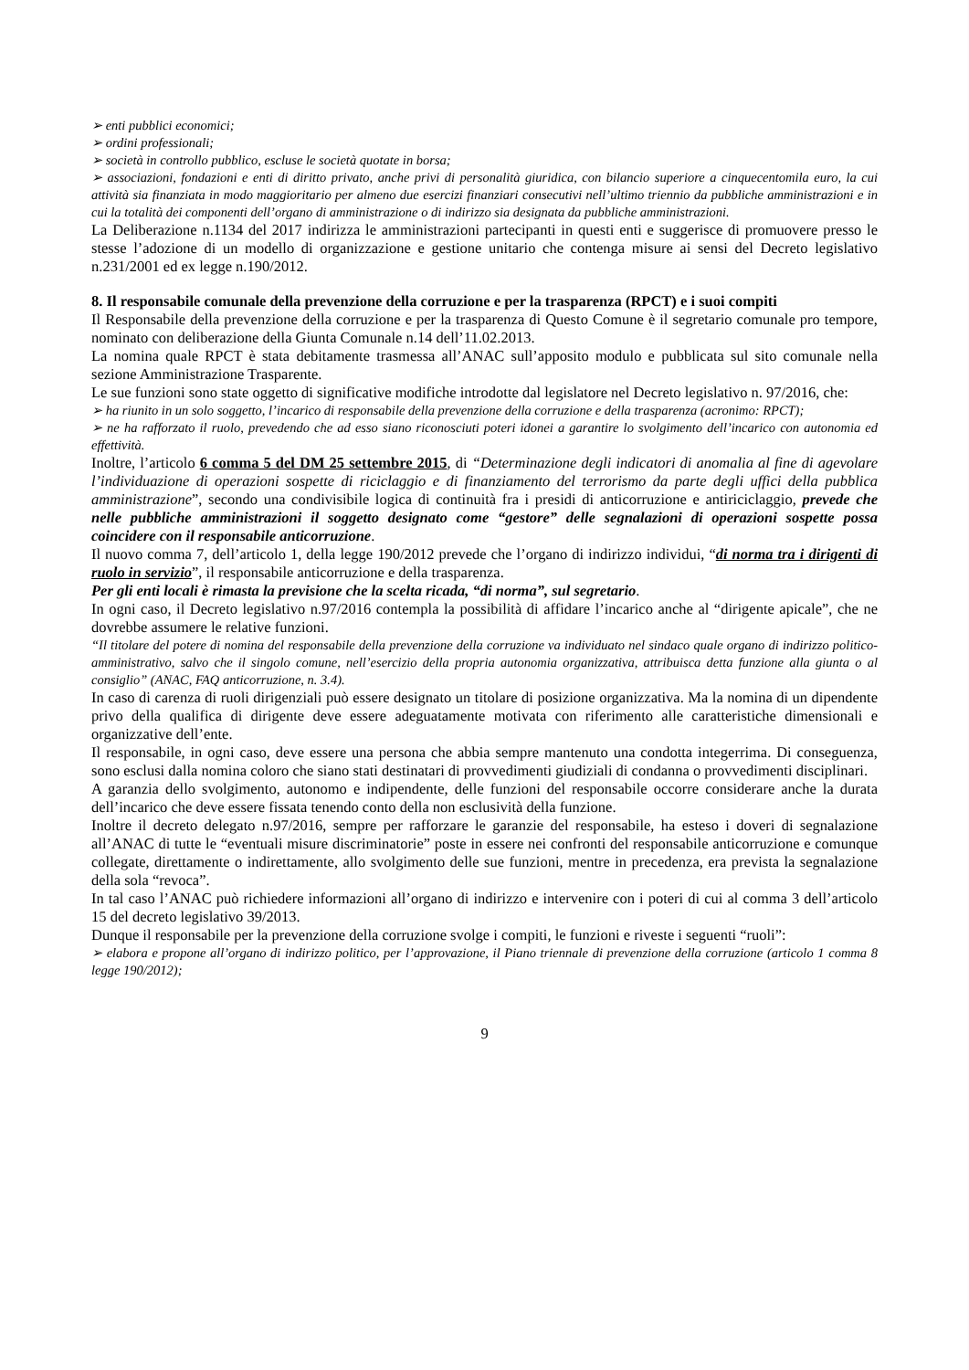➢ enti pubblici economici;
➢ ordini professionali;
➢ società in controllo pubblico, escluse le società quotate in borsa;
➢ associazioni, fondazioni e enti di diritto privato, anche privi di personalità giuridica, con bilancio superiore a cinquecentomila euro, la cui attività sia finanziata in modo maggioritario per almeno due esercizi finanziari consecutivi nell’ultimo triennio da pubbliche amministrazioni e in cui la totalità dei componenti dell’organo di amministrazione o di indirizzo sia designata da pubbliche amministrazioni.
La Deliberazione n.1134 del 2017 indirizza le amministrazioni partecipanti in questi enti e suggerisce di promuovere presso le stesse l’adozione di un modello di organizzazione e gestione unitario che contenga misure ai sensi del Decreto legislativo n.231/2001 ed ex legge n.190/2012.
8. Il responsabile comunale della prevenzione della corruzione e per la trasparenza (RPCT) e i suoi compiti
Il Responsabile della prevenzione della corruzione e per la trasparenza di Questo Comune è il segretario comunale pro tempore, nominato con deliberazione della Giunta Comunale n.14 dell’11.02.2013.
La nomina quale RPCT è stata debitamente trasmessa all’ANAC sull’apposito modulo e pubblicata sul sito comunale nella sezione Amministrazione Trasparente.
Le sue funzioni sono state oggetto di significative modifiche introdotte dal legislatore nel Decreto legislativo n. 97/2016, che:
➢ ha riunito in un solo soggetto, l’incarico di responsabile della prevenzione della corruzione e della trasparenza (acronimo: RPCT);
➢ ne ha rafforzato il ruolo, prevedendo che ad esso siano riconosciuti poteri idonei a garantire lo svolgimento dell’incarico con autonomia ed effettività.
Inoltre, l’articolo 6 comma 5 del DM 25 settembre 2015, di “Determinazione degli indicatori di anomalia al fine di agevolare l’individuazione di operazioni sospette di riciclaggio e di finanziamento del terrorismo da parte degli uffici della pubblica amministrazione”, secondo una condivisibile logica di continuità fra i presidi di anticorruzione e antiriciclaggio, prevede che nelle pubbliche amministrazioni il soggetto designato come “gestore” delle segnalazioni di operazioni sospette possa coincidere con il responsabile anticorruzione.
Il nuovo comma 7, dell’articolo 1, della legge 190/2012 prevede che l’organo di indirizzo individui, “di norma tra i dirigenti di ruolo in servizio”, il responsabile anticorruzione e della trasparenza.
Per gli enti locali è rimasta la previsione che la scelta ricada, “di norma”, sul segretario.
In ogni caso, il Decreto legislativo n.97/2016 contempla la possibilità di affidare l’incarico anche al “dirigente apicale”, che ne dovrebbe assumere le relative funzioni.
“Il titolare del potere di nomina del responsabile della prevenzione della corruzione va individuato nel sindaco quale organo di indirizzo politico-amministrativo, salvo che il singolo comune, nell’esercizio della propria autonomia organizzativa, attribuisca detta funzione alla giunta o al consiglio” (ANAC, FAQ anticorruzione, n. 3.4).
In caso di carenza di ruoli dirigenziali può essere designato un titolare di posizione organizzativa. Ma la nomina di un dipendente privo della qualifica di dirigente deve essere adeguatamente motivata con riferimento alle caratteristiche dimensionali e organizzative dell’ente.
Il responsabile, in ogni caso, deve essere una persona che abbia sempre mantenuto una condotta integerrima. Di conseguenza, sono esclusi dalla nomina coloro che siano stati destinatari di provvedimenti giudiziali di condanna o provvedimenti disciplinari.
A garanzia dello svolgimento, autonomo e indipendente, delle funzioni del responsabile occorre considerare anche la durata dell’incarico che deve essere fissata tenendo conto della non esclusività della funzione.
Inoltre il decreto delegato n.97/2016, sempre per rafforzare le garanzie del responsabile, ha esteso i doveri di segnalazione all’ANAC di tutte le “eventuali misure discriminatorie” poste in essere nei confronti del responsabile anticorruzione e comunque collegate, direttamente o indirettamente, allo svolgimento delle sue funzioni, mentre in precedenza, era prevista la segnalazione della sola “revoca”.
In tal caso l’ANAC può richiedere informazioni all’organo di indirizzo e intervenire con i poteri di cui al comma 3 dell’articolo 15 del decreto legislativo 39/2013.
Dunque il responsabile per la prevenzione della corruzione svolge i compiti, le funzioni e riveste i seguenti “ruoli”:
➢ elabora e propone all’organo di indirizzo politico, per l’approvazione, il Piano triennale di prevenzione della corruzione (articolo 1 comma 8 legge 190/2012);
9